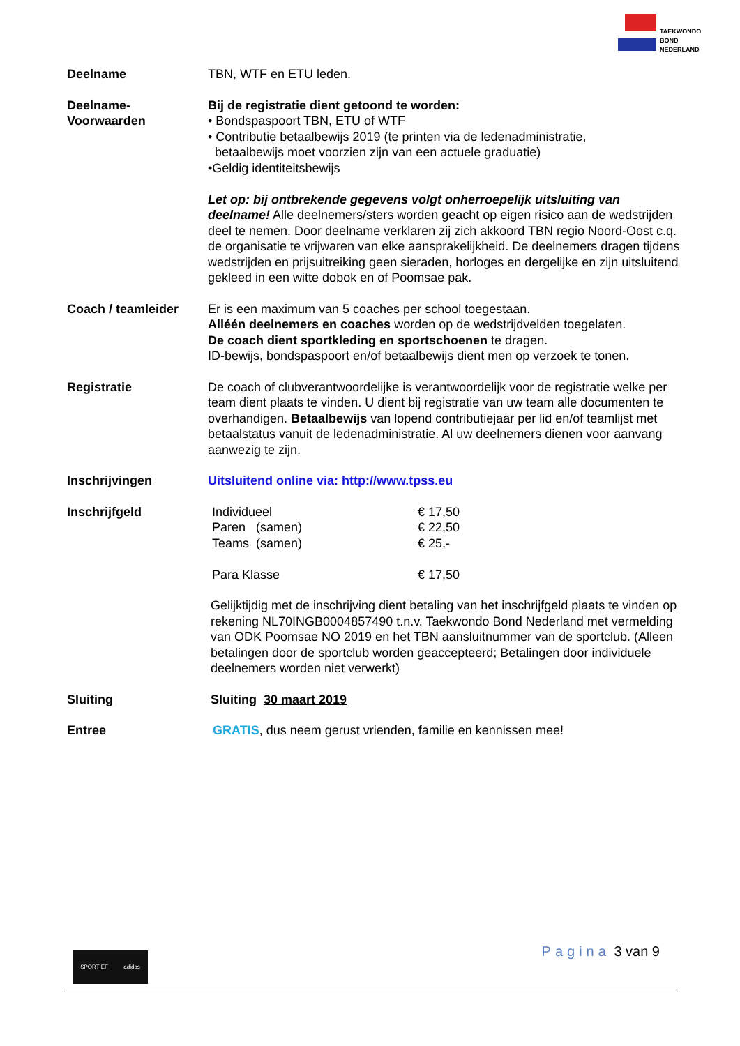TAEKWONDO
BOND
NEDERLAND
| Deelname | TBN, WTF en ETU leden. |
| Deelname- Voorwaarden | Bij de registratie dient getoond te worden: • Bondspaspoort TBN, ETU of WTF • Contributie betaalbewijs 2019 (te printen via de ledenadministratie, betaalbewijs moet voorzien zijn van een actuele graduatie) •Geldig identiteitsbewijs Let op: bij ontbrekende gegevens volgt onherroepelijk uitsluiting van deelname! Alle deelnemers/sters worden geacht op eigen risico aan de wedstrijden deel te nemen. Door deelname verklaren zij zich akkoord TBN regio Noord-Oost c.q. de organisatie te vrijwaren van elke aansprakelijkheid. De deelnemers dragen tijdens wedstrijden en prijsuitreiking geen sieraden, horloges en dergelijke en zijn uitsluitend gekleed in een witte dobok en of Poomsae pak. |
| Coach / teamleider | Er is een maximum van 5 coaches per school toegestaan. Alléén deelnemers en coaches worden op de wedstrijdvelden toegelaten. De coach dient sportkleding en sportschoenen te dragen. ID-bewijs, bondspaspoort en/of betaalbewijs dient men op verzoek te tonen. |
| Registratie | De coach of clubverantwoordelijke is verantwoordelijk voor de registratie welke per team dient plaats te vinden. U dient bij registratie van uw team alle documenten te overhandigen. Betaalbewijs van lopend contributiejaar per lid en/of teamlijst met betaalstatus vanuit de ledenadministratie. Al uw deelnemers dienen voor aanvang aanwezig te zijn. |
| Inschrijvingen | Uitsluitend online via: http://www.tpss.eu |
| Inschrijfgeld | / Individueel / € 17,50 / / Paren (samen) / € 22,50 / / Teams (samen) / € 25,- / / Para Klasse / € 17,50 / Gelijktijdig met de inschrijving dient betaling van het inschrijfgeld plaats te vinden op rekening NL70INGB0004857490 t.n.v. Taekwondo Bond Nederland met vermelding van ODK Poomsae NO 2019 en het TBN aansluitnummer van de sportclub. (Alleen betalingen door de sportclub worden geaccepteerd; Betalingen door individuele deelnemers worden niet verwerkt) |
| Sluiting | Sluiting 30 maart 2019 |
| Entree | GRATIS , dus neem gerust vrienden, familie en kennissen mee! |
Pagina 3 van 9 SPORTIEF adidas